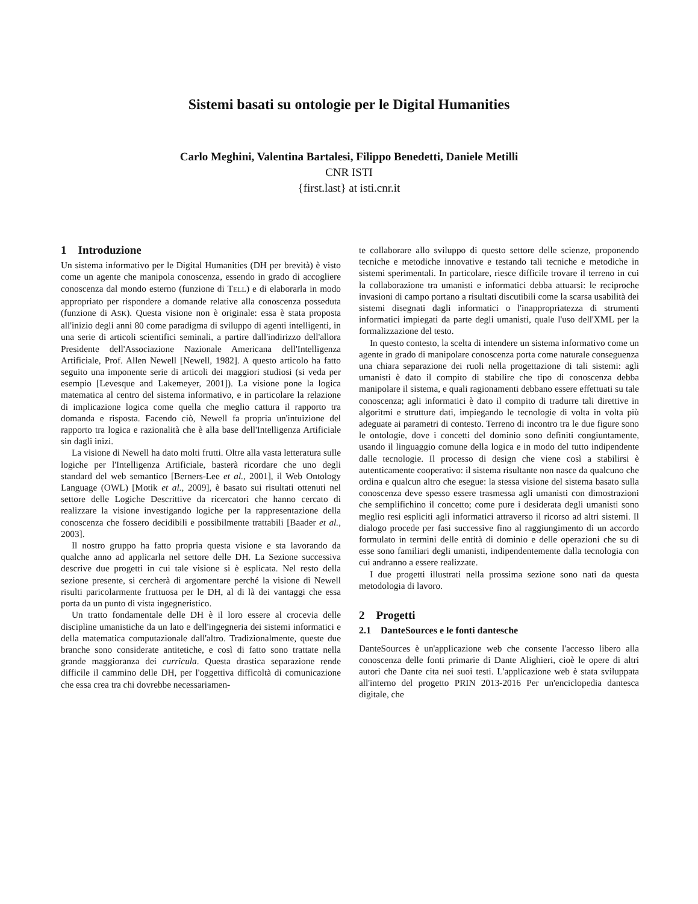Sistemi basati su ontologie per le Digital Humanities
Carlo Meghini, Valentina Bartalesi, Filippo Benedetti, Daniele Metilli
CNR ISTI
{first.last} at isti.cnr.it
1 Introduzione
Un sistema informativo per le Digital Humanities (DH per brevità) è visto come un agente che manipola conoscenza, essendo in grado di accogliere conoscenza dal mondo esterno (funzione di TELL) e di elaborarla in modo appropriato per rispondere a domande relative alla conoscenza posseduta (funzione di ASK). Questa visione non è originale: essa è stata proposta all'inizio degli anni 80 come paradigma di sviluppo di agenti intelligenti, in una serie di articoli scientifici seminali, a partire dall'indirizzo dell'allora Presidente dell'Associazione Nazionale Americana dell'Intelligenza Artificiale, Prof. Allen Newell [Newell, 1982]. A questo articolo ha fatto seguito una imponente serie di articoli dei maggiori studiosi (si veda per esempio [Levesque and Lakemeyer, 2001]). La visione pone la logica matematica al centro del sistema informativo, e in particolare la relazione di implicazione logica come quella che meglio cattura il rapporto tra domanda e risposta. Facendo ciò, Newell fa propria un'intuizione del rapporto tra logica e razionalità che è alla base dell'Intelligenza Artificiale sin dagli inizi.
La visione di Newell ha dato molti frutti. Oltre alla vasta letteratura sulle logiche per l'Intelligenza Artificiale, basterà ricordare che uno degli standard del web semantico [Berners-Lee et al., 2001], il Web Ontology Language (OWL) [Motik et al., 2009], è basato sui risultati ottenuti nel settore delle Logiche Descrittive da ricercatori che hanno cercato di realizzare la visione investigando logiche per la rappresentazione della conoscenza che fossero decidibili e possibilmente trattabili [Baader et al., 2003].
Il nostro gruppo ha fatto propria questa visione e sta lavorando da qualche anno ad applicarla nel settore delle DH. La Sezione successiva descrive due progetti in cui tale visione si è esplicata. Nel resto della sezione presente, si cercherà di argomentare perché la visione di Newell risulti paricolarmente fruttuosa per le DH, al di là dei vantaggi che essa porta da un punto di vista ingegneristico.
Un tratto fondamentale delle DH è il loro essere al crocevia delle discipline umanistiche da un lato e dell'ingegneria dei sistemi informatici e della matematica computazionale dall'altro. Tradizionalmente, queste due branche sono considerate antitetiche, e così di fatto sono trattate nella grande maggioranza dei curricula. Questa drastica separazione rende difficile il cammino delle DH, per l'oggettiva difficoltà di comunicazione che essa crea tra chi dovrebbe necessariamen-
te collaborare allo sviluppo di questo settore delle scienze, proponendo tecniche e metodiche innovative e testando tali tecniche e metodiche in sistemi sperimentali. In particolare, riesce difficile trovare il terreno in cui la collaborazione tra umanisti e informatici debba attuarsi: le reciproche invasioni di campo portano a risultati discutibili come la scarsa usabilità dei sistemi disegnati dagli informatici o l'inappropriatezza di strumenti informatici impiegati da parte degli umanisti, quale l'uso dell'XML per la formalizzazione del testo.
In questo contesto, la scelta di intendere un sistema informativo come un agente in grado di manipolare conoscenza porta come naturale conseguenza una chiara separazione dei ruoli nella progettazione di tali sistemi: agli umanisti è dato il compito di stabilire che tipo di conoscenza debba manipolare il sistema, e quali ragionamenti debbano essere effettuati su tale conoscenza; agli informatici è dato il compito di tradurre tali direttive in algoritmi e strutture dati, impiegando le tecnologie di volta in volta più adeguate ai parametri di contesto. Terreno di incontro tra le due figure sono le ontologie, dove i concetti del dominio sono definiti congiuntamente, usando il linguaggio comune della logica e in modo del tutto indipendente dalle tecnologie. Il processo di design che viene così a stabilirsi è autenticamente cooperativo: il sistema risultante non nasce da qualcuno che ordina e qualcun altro che esegue: la stessa visione del sistema basato sulla conoscenza deve spesso essere trasmessa agli umanisti con dimostrazioni che semplifichino il concetto; come pure i desiderata degli umanisti sono meglio resi espliciti agli informatici attraverso il ricorso ad altri sistemi. Il dialogo procede per fasi successive fino al raggiungimento di un accordo formulato in termini delle entità di dominio e delle operazioni che su di esse sono familiari degli umanisti, indipendentemente dalla tecnologia con cui andranno a essere realizzate.
I due progetti illustrati nella prossima sezione sono nati da questa metodologia di lavoro.
2 Progetti
2.1 DanteSources e le fonti dantesche
DanteSources è un'applicazione web che consente l'accesso libero alla conoscenza delle fonti primarie di Dante Alighieri, cioè le opere di altri autori che Dante cita nei suoi testi. L'applicazione web è stata sviluppata all'interno del progetto PRIN 2013-2016 Per un'enciclopedia dantesca digitale, che